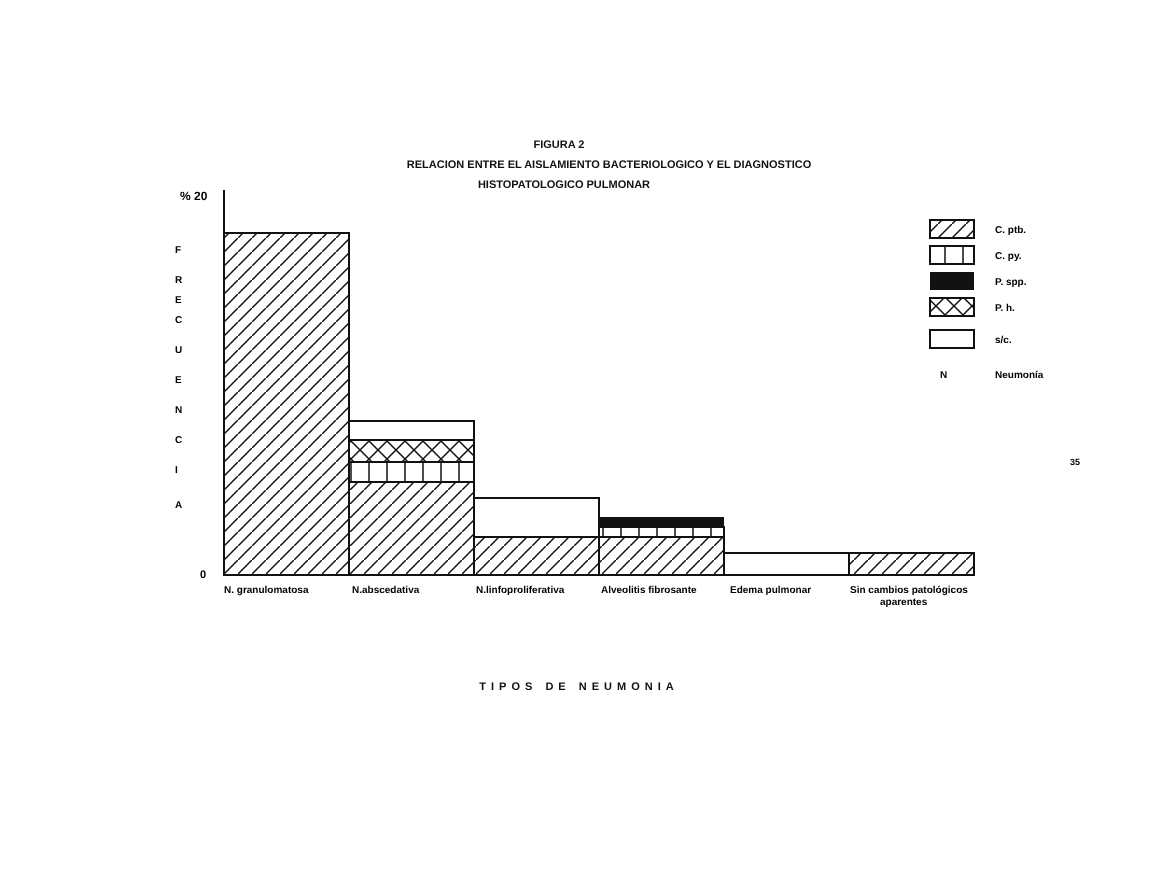FIGURA 2
RELACION ENTRE EL AISLAMIENTO BACTERIOLOGICO Y EL DIAGNOSTICO
HISTOPATOLOGICO PULMONAR
% 20
F
R
E
C
U
E
N
C
I
A
0
N. granulomatosa
N.abscedativa
N.linfoproliferativa
Alveolitis fibrosante
Edema pulmonar
Sin cambios patológicos
aparentes
C. ptb.
C. py.
P. spp.
P. h.
s/c.
N
Neumonía
35
TIPOS DE NEUMONIA